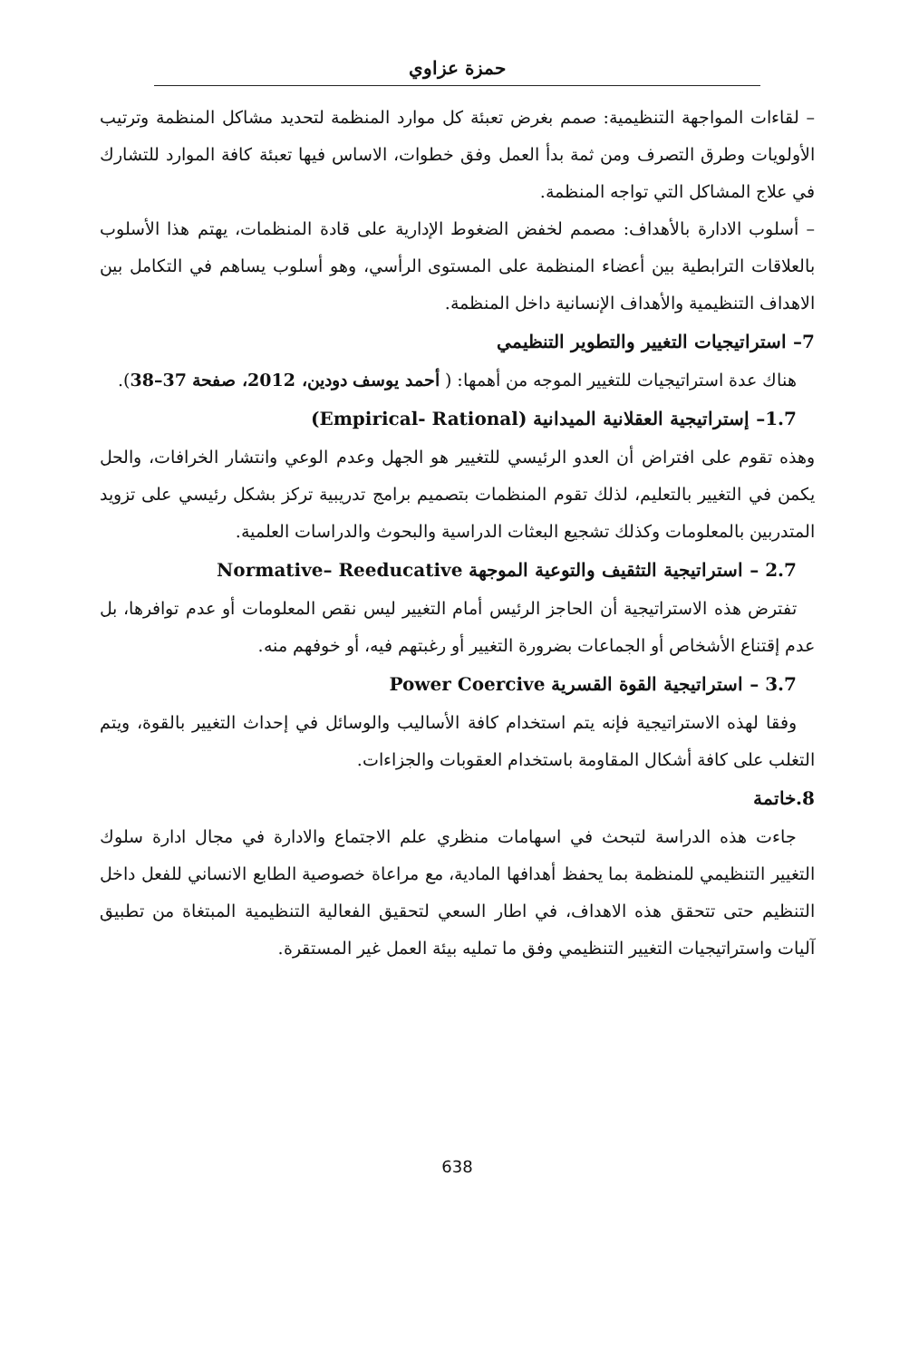حمزة عزاوي
– لقاءات المواجهة التنظيمية: صمم بغرض تعبئة كل موارد المنظمة لتحديد مشاكل المنظمة وترتيب الأولويات وطرق التصرف ومن ثمة بدأ العمل وفق خطوات، الاساس فيها تعبئة كافة الموارد للتشارك في علاج المشاكل التي تواجه المنظمة.
– أسلوب الادارة بالأهداف: مصمم لخفض الضغوط الإدارية على قادة المنظمات، يهتم هذا الأسلوب بالعلاقات الترابطية بين أعضاء المنظمة على المستوى الرأسي، وهو أسلوب يساهم في التكامل بين الاهداف التنظيمية والأهداف الإنسانية داخل المنظمة.
7– استراتيجيات التغيير والتطوير التنظيمي
هناك عدة استراتيجيات للتغيير الموجه من أهمها: ( أحمد يوسف دودين، 2012، صفحة 37–38).
1.7– إستراتيجية العقلانية الميدانية (Empirical- Rational)
وهذه تقوم على افتراض أن العدو الرئيسي للتغيير هو الجهل وعدم الوعي وانتشار الخرافات، والحل يكمن في التغيير بالتعليم، لذلك تقوم المنظمات بتصميم برامج تدريبية تركز بشكل رئيسي على تزويد المتدربين بالمعلومات وكذلك تشجيع البعثات الدراسية والبحوث والدراسات العلمية.
2.7 – استراتيجية التثقيف والتوعية الموجهة Normative– Reeducative
تفترض هذه الاستراتيجية أن الحاجز الرئيس أمام التغيير ليس نقص المعلومات أو عدم توافرها، بل عدم إقتناع الأشخاص أو الجماعات بضرورة التغيير أو رغبتهم فيه، أو خوفهم منه.
3.7 – استراتيجية القوة القسرية Power Coercive
وفقا لهذه الاستراتيجية فإنه يتم استخدام كافة الأساليب والوسائل في إحداث التغيير بالقوة، ويتم التغلب على كافة أشكال المقاومة باستخدام العقوبات والجزاءات.
8.خاتمة
جاءت هذه الدراسة لتبحث في اسهامات منظري علم الاجتماع والادارة في مجال ادارة سلوك التغيير التنظيمي للمنظمة بما يحفظ أهدافها المادية، مع مراعاة خصوصية الطابع الانساني للفعل داخل التنظيم حتى تتحقق هذه الاهداف، في اطار السعي لتحقيق الفعالية التنظيمية المبتغاة من تطبيق آليات واستراتيجيات التغيير التنظيمي وفق ما تمليه بيئة العمل غير المستقرة.
638